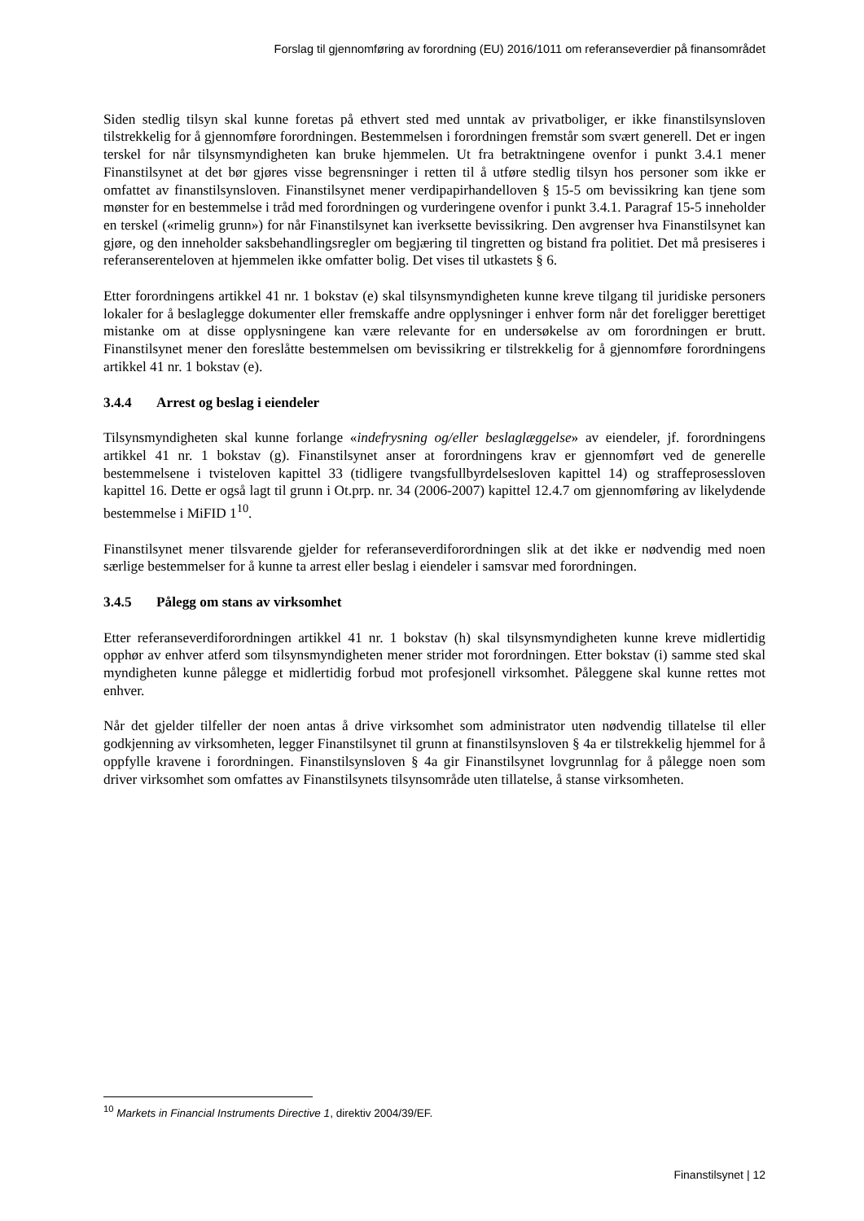Forslag til gjennomføring av forordning (EU) 2016/1011 om referanseverdier på finansområdet
Siden stedlig tilsyn skal kunne foretas på ethvert sted med unntak av privatboliger, er ikke finanstilsynsloven tilstrekkelig for å gjennomføre forordningen. Bestemmelsen i forordningen fremstår som svært generell. Det er ingen terskel for når tilsynsmyndigheten kan bruke hjemmelen. Ut fra betraktningene ovenfor i punkt 3.4.1 mener Finanstilsynet at det bør gjøres visse begrensninger i retten til å utføre stedlig tilsyn hos personer som ikke er omfattet av finanstilsynsloven. Finanstilsynet mener verdipapirhandelloven § 15-5 om bevissikring kan tjene som mønster for en bestemmelse i tråd med forordningen og vurderingene ovenfor i punkt 3.4.1. Paragraf 15-5 inneholder en terskel («rimelig grunn») for når Finanstilsynet kan iverksette bevissikring. Den avgrenser hva Finanstilsynet kan gjøre, og den inneholder saksbehandlingsregler om begjæring til tingretten og bistand fra politiet. Det må presiseres i referanserenteloven at hjemmelen ikke omfatter bolig. Det vises til utkastets § 6.
Etter forordningens artikkel 41 nr. 1 bokstav (e) skal tilsynsmyndigheten kunne kreve tilgang til juridiske personers lokaler for å beslaglegge dokumenter eller fremskaffe andre opplysninger i enhver form når det foreligger berettiget mistanke om at disse opplysningene kan være relevante for en undersøkelse av om forordningen er brutt. Finanstilsynet mener den foreslåtte bestemmelsen om bevissikring er tilstrekkelig for å gjennomføre forordningens artikkel 41 nr. 1 bokstav (e).
3.4.4 Arrest og beslag i eiendeler
Tilsynsmyndigheten skal kunne forlange «indefrysning og/eller beslaglæggelse» av eiendeler, jf. forordningens artikkel 41 nr. 1 bokstav (g). Finanstilsynet anser at forordningens krav er gjennomført ved de generelle bestemmelsene i tvisteloven kapittel 33 (tidligere tvangsfullbyrdelsesloven kapittel 14) og straffeprosessloven kapittel 16. Dette er også lagt til grunn i Ot.prp. nr. 34 (2006-2007) kapittel 12.4.7 om gjennomføring av likelydende bestemmelse i MiFID 1<sup>10</sup>.
Finanstilsynet mener tilsvarende gjelder for referanseverdiforordningen slik at det ikke er nødvendig med noen særlige bestemmelser for å kunne ta arrest eller beslag i eiendeler i samsvar med forordningen.
3.4.5 Pålegg om stans av virksomhet
Etter referanseverdiforordningen artikkel 41 nr. 1 bokstav (h) skal tilsynsmyndigheten kunne kreve midlertidig opphør av enhver atferd som tilsynsmyndigheten mener strider mot forordningen. Etter bokstav (i) samme sted skal myndigheten kunne pålegge et midlertidig forbud mot profesjonell virksomhet. Påleggene skal kunne rettes mot enhver.
Når det gjelder tilfeller der noen antas å drive virksomhet som administrator uten nødvendig tillatelse til eller godkjenning av virksomheten, legger Finanstilsynet til grunn at finanstilsynsloven § 4a er tilstrekkelig hjemmel for å oppfylle kravene i forordningen. Finanstilsynsloven § 4a gir Finanstilsynet lovgrunnlag for å pålegge noen som driver virksomhet som omfattes av Finanstilsynets tilsynsområde uten tillatelse, å stanse virksomheten.
<sup>10</sup> Markets in Financial Instruments Directive 1, direktiv 2004/39/EF.
Finanstilsynet | 12